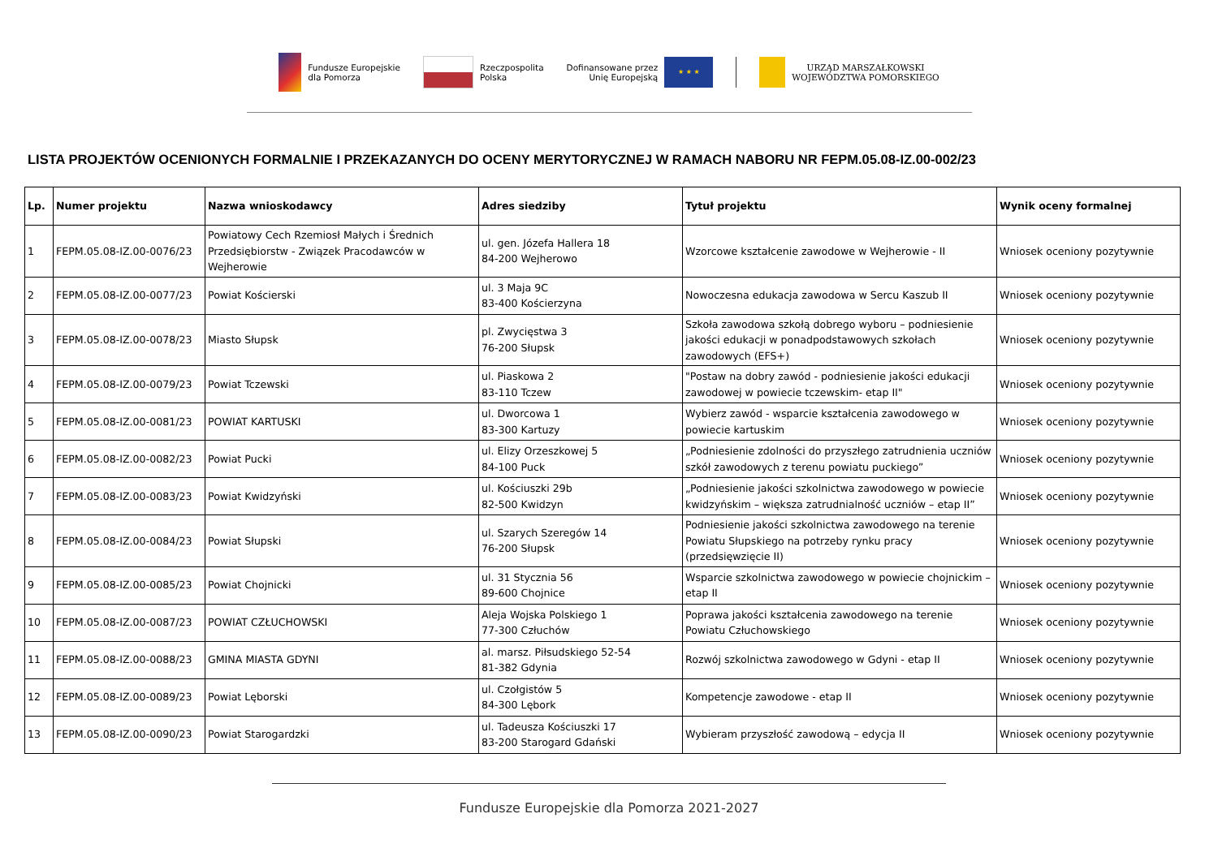Fundusze Europejskie
dla Pomorza
Rzeczpospolita
Polska
Dofinansowane przez
Unię Europejską
★ ★ ★
URZĄD MARSZAŁKOWSKI
WOJEWÓDZTWA POMORSKIEGO
LISTA PROJEKTÓW OCENIONYCH FORMALNIE I PRZEKAZANYCH DO OCENY MERYTORYCZNEJ W RAMACH NABORU NR FEPM.05.08-IZ.00-002/23
| Lp. | Numer projektu | Nazwa wnioskodawcy | Adres siedziby | Tytuł projektu | Wynik oceny formalnej |
| --- | --- | --- | --- | --- | --- |
| 1 | FEPM.05.08-IZ.00-0076/23 | Powiatowy Cech Rzemiosł Małych i Średnich Przedsiębiorstw - Związek Pracodawców w Wejherowie | ul. gen. Józefa Hallera 18 84-200 Wejherowo | Wzorcowe kształcenie zawodowe w Wejherowie - II | Wniosek oceniony pozytywnie |
| 2 | FEPM.05.08-IZ.00-0077/23 | Powiat Kościerski | ul. 3 Maja 9C 83-400 Kościerzyna | Nowoczesna edukacja zawodowa w Sercu Kaszub II | Wniosek oceniony pozytywnie |
| 3 | FEPM.05.08-IZ.00-0078/23 | Miasto Słupsk | pl. Zwycięstwa 3 76-200 Słupsk | Szkoła zawodowa szkołą dobrego wyboru – podniesienie jakości edukacji w ponadpodstawowych szkołach zawodowych (EFS+) | Wniosek oceniony pozytywnie |
| 4 | FEPM.05.08-IZ.00-0079/23 | Powiat Tczewski | ul. Piaskowa 2 83-110 Tczew | "Postaw na dobry zawód - podniesienie jakości edukacji zawodowej w powiecie tczewskim- etap II" | Wniosek oceniony pozytywnie |
| 5 | FEPM.05.08-IZ.00-0081/23 | POWIAT KARTUSKI | ul. Dworcowa 1 83-300 Kartuzy | Wybierz zawód - wsparcie kształcenia zawodowego w powiecie kartuskim | Wniosek oceniony pozytywnie |
| 6 | FEPM.05.08-IZ.00-0082/23 | Powiat Pucki | ul. Elizy Orzeszkowej 5 84-100 Puck | „Podniesienie zdolności do przyszłego zatrudnienia uczniów szkół zawodowych z terenu powiatu puckiego” | Wniosek oceniony pozytywnie |
| 7 | FEPM.05.08-IZ.00-0083/23 | Powiat Kwidzyński | ul. Kościuszki 29b 82-500 Kwidzyn | „Podniesienie jakości szkolnictwa zawodowego w powiecie kwidzyńskim – większa zatrudnialność uczniów – etap II” | Wniosek oceniony pozytywnie |
| 8 | FEPM.05.08-IZ.00-0084/23 | Powiat Słupski | ul. Szarych Szeregów 14 76-200 Słupsk | Podniesienie jakości szkolnictwa zawodowego na terenie Powiatu Słupskiego na potrzeby rynku pracy (przedsięwzięcie II) | Wniosek oceniony pozytywnie |
| 9 | FEPM.05.08-IZ.00-0085/23 | Powiat Chojnicki | ul. 31 Stycznia 56 89-600 Chojnice | Wsparcie szkolnictwa zawodowego w powiecie chojnickim – etap II | Wniosek oceniony pozytywnie |
| 10 | FEPM.05.08-IZ.00-0087/23 | POWIAT CZŁUCHOWSKI | Aleja Wojska Polskiego 1 77-300 Człuchów | Poprawa jakości kształcenia zawodowego na terenie Powiatu Człuchowskiego | Wniosek oceniony pozytywnie |
| 11 | FEPM.05.08-IZ.00-0088/23 | GMINA MIASTA GDYNI | al. marsz. Piłsudskiego 52-54 81-382 Gdynia | Rozwój szkolnictwa zawodowego w Gdyni - etap II | Wniosek oceniony pozytywnie |
| 12 | FEPM.05.08-IZ.00-0089/23 | Powiat Lęborski | ul. Czołgistów 5 84-300 Lębork | Kompetencje zawodowe - etap II | Wniosek oceniony pozytywnie |
| 13 | FEPM.05.08-IZ.00-0090/23 | Powiat Starogardzki | ul. Tadeusza Kościuszki 17 83-200 Starogard Gdański | Wybieram przyszłość zawodową – edycja II | Wniosek oceniony pozytywnie |
Fundusze Europejskie dla Pomorza 2021-2027